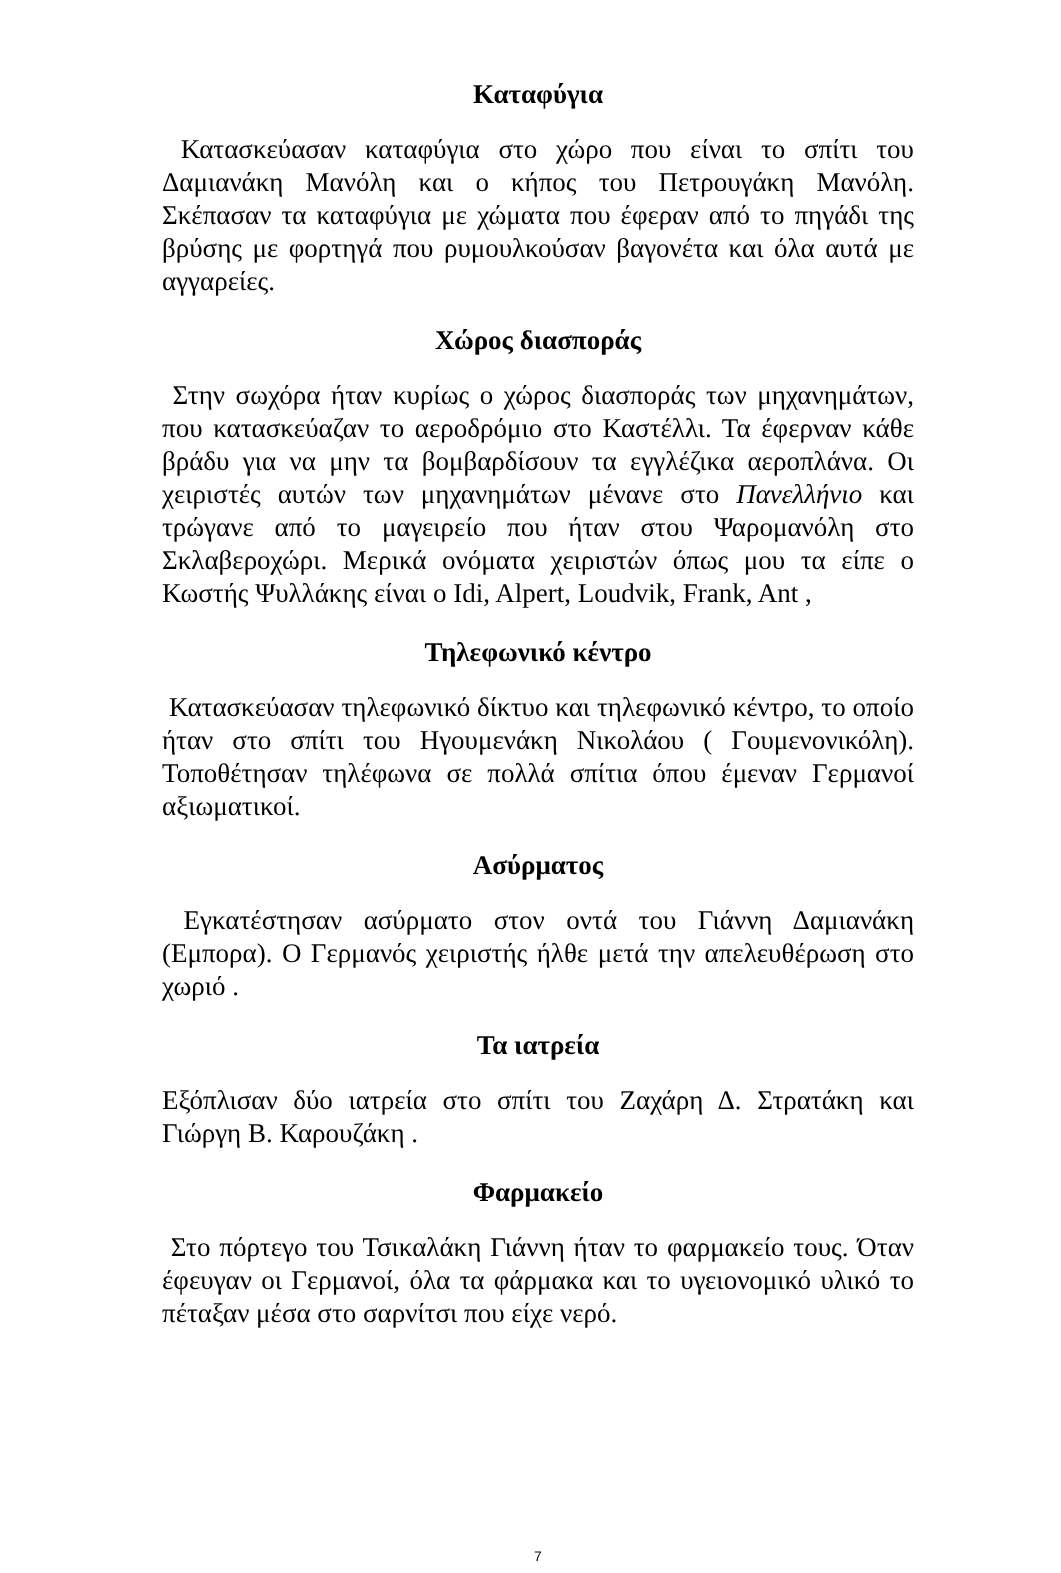Καταφύγια
Κατασκεύασαν καταφύγια στο χώρο που είναι το σπίτι του Δαμιανάκη Μανόλη και ο κήπος του Πετρουγάκη Μανόλη. Σκέπασαν τα καταφύγια με χώματα που έφεραν από το πηγάδι της βρύσης με φορτηγά που ρυμουλκούσαν βαγονέτα και όλα αυτά με αγγαρείες.
Χώρος διασποράς
Στην σωχόρα ήταν κυρίως ο χώρος διασποράς των μηχανημάτων, που κατασκεύαζαν το αεροδρόμιο στο Καστέλλι. Τα έφερναν κάθε βράδυ για να μην τα βομβαρδίσουν τα εγγλέζικα αεροπλάνα. Οι χειριστές αυτών των μηχανημάτων μένανε στο Πανελλήνιο και τρώγανε από το μαγειρείο που ήταν στου Ψαρομανόλη στο Σκλαβεροχώρι. Μερικά ονόματα χειριστών όπως μου τα είπε ο Κωστής Ψυλλάκης είναι ο Idi, Alpert, Loudvik, Frank, Ant ,
Τηλεφωνικό κέντρο
Κατασκεύασαν τηλεφωνικό δίκτυο και τηλεφωνικό κέντρο, το οποίο ήταν στο σπίτι του Ηγουμενάκη Νικολάου ( Γουμενονικόλη). Τοποθέτησαν τηλέφωνα σε πολλά σπίτια όπου έμεναν Γερμανοί αξιωματικοί.
Ασύρματος
Εγκατέστησαν ασύρματο στον οντά του Γιάννη Δαμιανάκη (Εμπορα). Ο Γερμανός χειριστής ήλθε μετά την απελευθέρωση στο χωριό .
Τα ιατρεία
Εξόπλισαν δύο ιατρεία στο σπίτι του Ζαχάρη Δ. Στρατάκη και Γιώργη Β. Καρουζάκη .
Φαρμακείο
Στο πόρτεγο του Τσικαλάκη Γιάννη ήταν το φαρμακείο τους. Όταν έφευγαν οι Γερμανοί, όλα τα φάρμακα και το υγειονομικό υλικό το πέταξαν μέσα στο σαρνίτσι που είχε νερό.
7